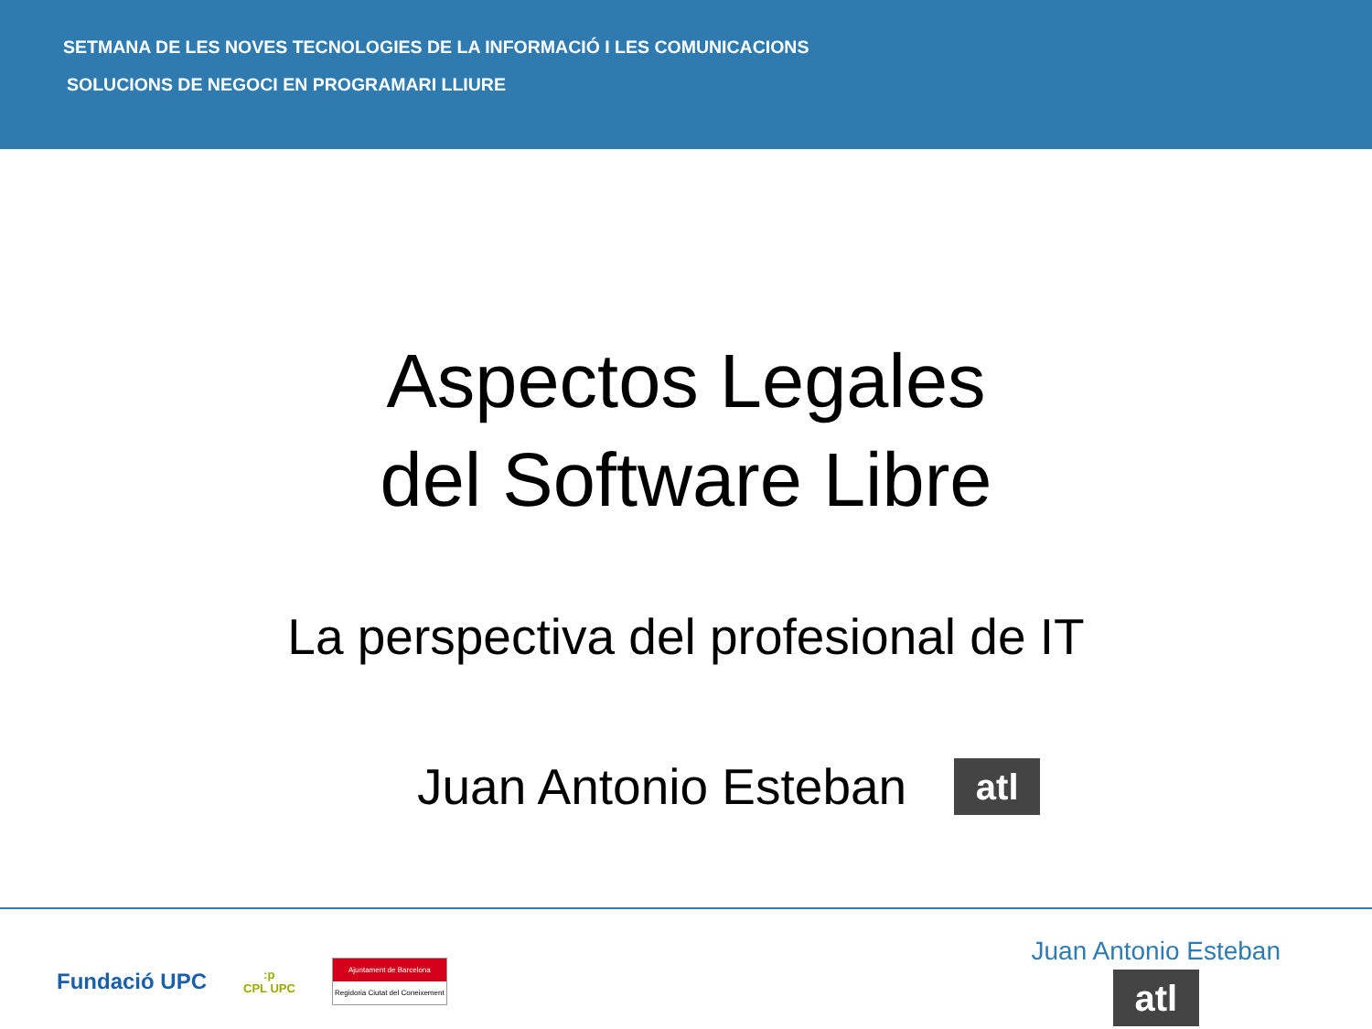SETMANA DE LES NOVES TECNOLOGIES DE LA INFORMACIÓ I LES COMUNICACIONS
SOLUCIONS DE NEGOCI EN PROGRAMARI LLIURE
Aspectos Legales
del Software Libre
La perspectiva del profesional de IT
Juan Antonio Esteban atl
Fundació UPC:p
CPL UPC
Ajuntament de Barcelona
Regidoria Ciutat del Coneixement
Juan Antonio Esteban
atl